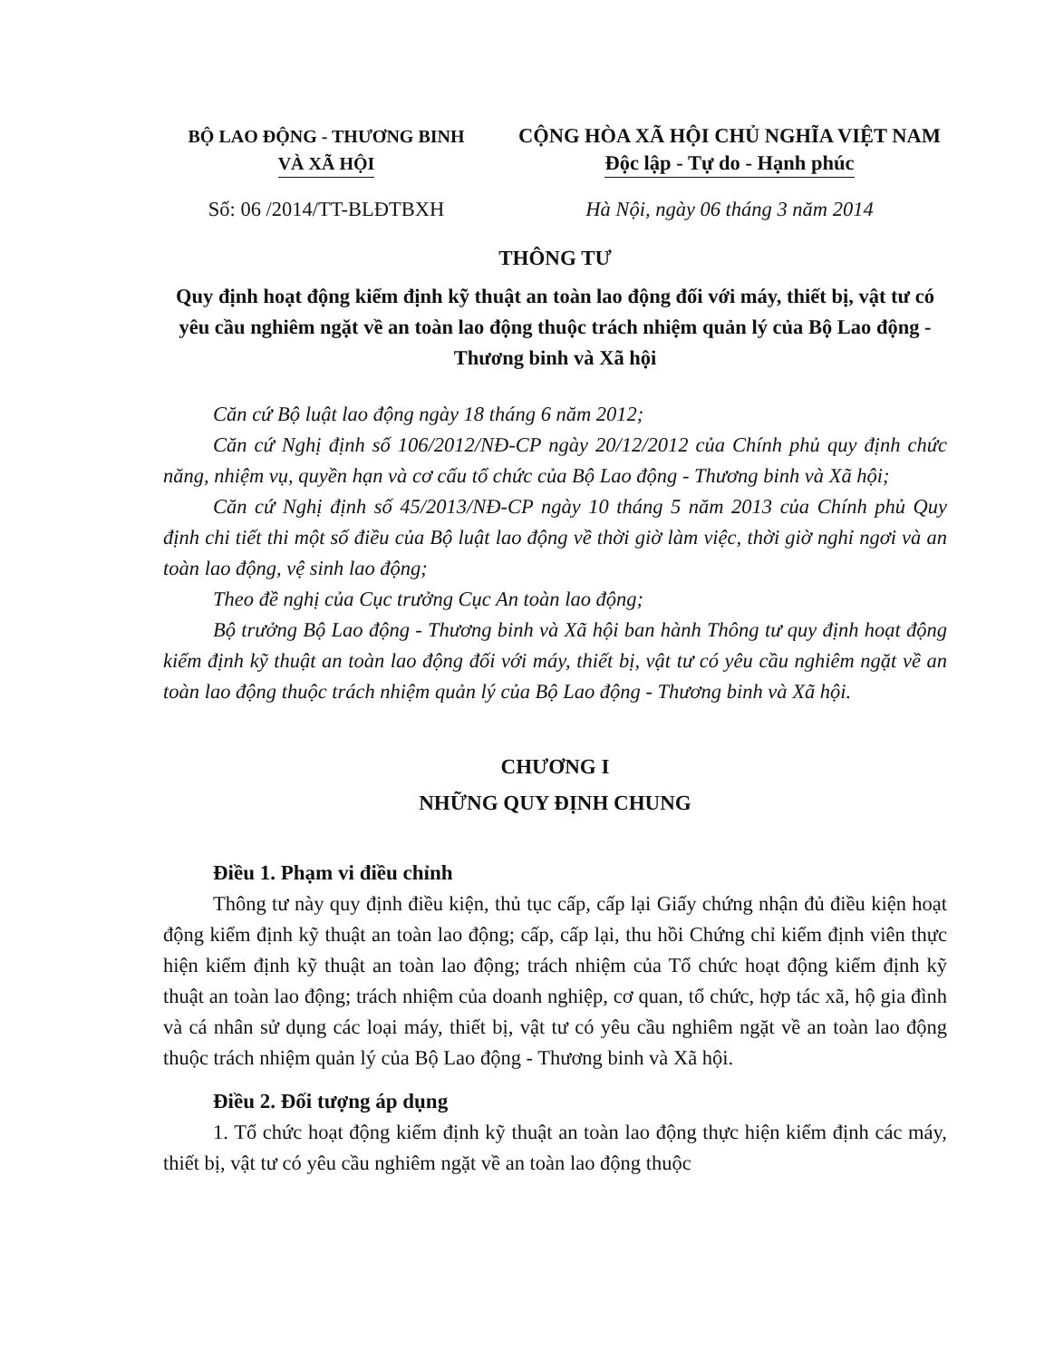BỘ LAO ĐỘNG - THƯƠNG BINH
VÀ XÃ HỘI
CỘNG HÒA XÃ HỘI CHỦ NGHĨA VIỆT NAM
Độc lập - Tự do - Hạnh phúc
Số: 06 /2014/TT-BLĐTBXH Hà Nội, ngày 06 tháng 3 năm 2014
THÔNG TƯ
Quy định hoạt động kiểm định kỹ thuật an toàn lao động đối với máy, thiết bị, vật tư có yêu cầu nghiêm ngặt về an toàn lao động thuộc trách nhiệm quản lý của Bộ Lao động - Thương binh và Xã hội
Căn cứ Bộ luật lao động ngày 18 tháng 6 năm 2012;
Căn cứ Nghị định số 106/2012/NĐ-CP ngày 20/12/2012 của Chính phủ quy định chức năng, nhiệm vụ, quyền hạn và cơ cấu tổ chức của Bộ Lao động - Thương binh và Xã hội;
Căn cứ Nghị định số 45/2013/NĐ-CP ngày 10 tháng 5 năm 2013 của Chính phủ Quy định chi tiết thi một số điều của Bộ luật lao động về thời giờ làm việc, thời giờ nghỉ ngơi và an toàn lao động, vệ sinh lao động;
Theo đề nghị của Cục trưởng Cục An toàn lao động;
Bộ trưởng Bộ Lao động - Thương binh và Xã hội ban hành Thông tư quy định hoạt động kiểm định kỹ thuật an toàn lao động đối với máy, thiết bị, vật tư có yêu cầu nghiêm ngặt về an toàn lao động thuộc trách nhiệm quản lý của Bộ Lao động - Thương binh và Xã hội.
CHƯƠNG I
NHỮNG QUY ĐỊNH CHUNG
Điều 1. Phạm vi điều chỉnh
Thông tư này quy định điều kiện, thủ tục cấp, cấp lại Giấy chứng nhận đủ điều kiện hoạt động kiểm định kỹ thuật an toàn lao động; cấp, cấp lại, thu hồi Chứng chỉ kiểm định viên thực hiện kiểm định kỹ thuật an toàn lao động; trách nhiệm của Tổ chức hoạt động kiểm định kỹ thuật an toàn lao động; trách nhiệm của doanh nghiệp, cơ quan, tổ chức, hợp tác xã, hộ gia đình và cá nhân sử dụng các loại máy, thiết bị, vật tư có yêu cầu nghiêm ngặt về an toàn lao động thuộc trách nhiệm quản lý của Bộ Lao động - Thương binh và Xã hội.
Điều 2. Đối tượng áp dụng
1. Tổ chức hoạt động kiểm định kỹ thuật an toàn lao động thực hiện kiểm định các máy, thiết bị, vật tư có yêu cầu nghiêm ngặt về an toàn lao động thuộc